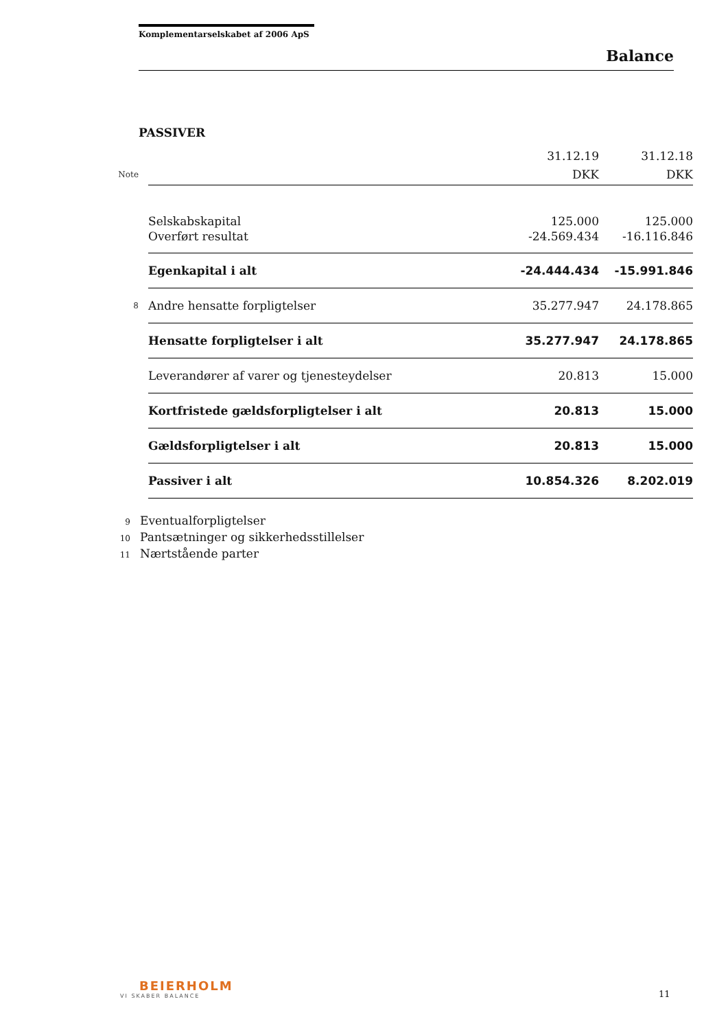Komplementarselskabet af 2006 ApS
Balance
PASSIVER
| | | 31.12.19 | 31.12.18 |
| Note | | DKK | DKK |
| | Selskabskapital | 125.000 | 125.000 |
| | Overført resultat | -24.569.434 | -16.116.846 |
| | Egenkapital i alt | -24.444.434 | -15.991.846 |
| 8 | Andre hensatte forpligtelser | 35.277.947 | 24.178.865 |
| | Hensatte forpligtelser i alt | 35.277.947 | 24.178.865 |
| | Leverandører af varer og tjenesteydelser | 20.813 | 15.000 |
| | Kortfristede gældsforpligtelser i alt | 20.813 | 15.000 |
| | Gældsforpligtelser i alt | 20.813 | 15.000 |
| | Passiver i alt | 10.854.326 | 8.202.019 |
9 Eventualforpligtelser
10 Pantsætninger og sikkerhedsstillelser
11 Nærtstående parter
BEIERHOLM
VI SKABER BALANCE
11